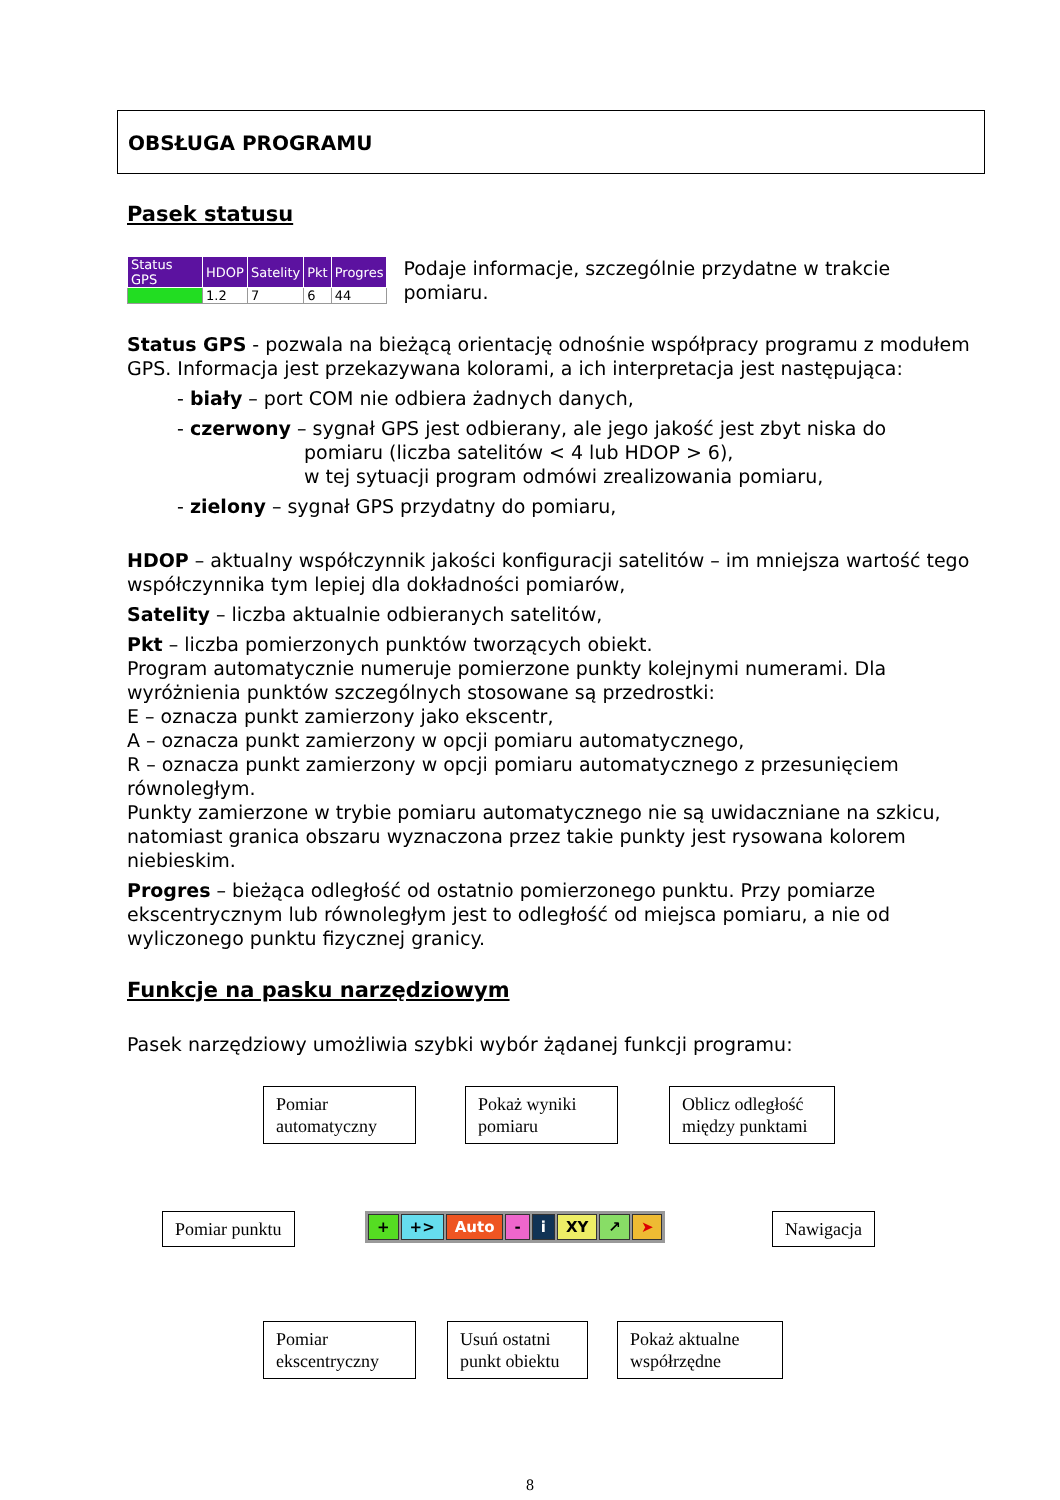OBSŁUGA PROGRAMU
Pasek statusu
| Status GPS | HDOP | Satelity | Pkt | Progres |
| --- | --- | --- | --- | --- |
| | 1.2 | 7 | 6 | 44 |
Podaje informacje, szczególnie przydatne w trakcie pomiaru.
Status GPS - pozwala na bieżącą orientację odnośnie współpracy programu z modułem GPS. Informacja jest przekazywana kolorami, a ich interpretacja jest następująca:
- biały – port COM nie odbiera żadnych danych,
- czerwony – sygnał GPS jest odbierany, ale jego jakość jest zbyt niska do
pomiaru (liczba satelitów < 4 lub HDOP > 6),
w tej sytuacji program odmówi zrealizowania pomiaru,
- zielony – sygnał GPS przydatny do pomiaru,
HDOP – aktualny współczynnik jakości konfiguracji satelitów – im mniejsza wartość tego współczynnika tym lepiej dla dokładności pomiarów,
Satelity – liczba aktualnie odbieranych satelitów,
Pkt – liczba pomierzonych punktów tworzących obiekt.
Program automatycznie numeruje pomierzone punkty kolejnymi numerami. Dla wyróżnienia punktów szczególnych stosowane są przedrostki:
E – oznacza punkt zamierzony jako ekscentr,
A – oznacza punkt zamierzony w opcji pomiaru automatycznego,
R – oznacza punkt zamierzony w opcji pomiaru automatycznego z przesunięciem równoległym.
Punkty zamierzone w trybie pomiaru automatycznego nie są uwidaczniane na szkicu, natomiast granica obszaru wyznaczona przez takie punkty jest rysowana kolorem niebieskim.
Progres – bieżąca odległość od ostatnio pomierzonego punktu. Przy pomiarze ekscentrycznym lub równoległym jest to odległość od miejsca pomiaru, a nie od wyliczonego punktu fizycznej granicy.
Funkcje na pasku narzędziowym
Pasek narzędziowy umożliwia szybki wybór żądanej funkcji programu:
Pomiar automatyczny
Pokaż wyniki pomiaru
Oblicz odległość między punktami
Pomiar punktu + +> Auto - i XY ↗ ➤ Nawigacja
Pomiar ekscentryczny
Usuń ostatni punkt obiektu
Pokaż aktualne współrzędne
8